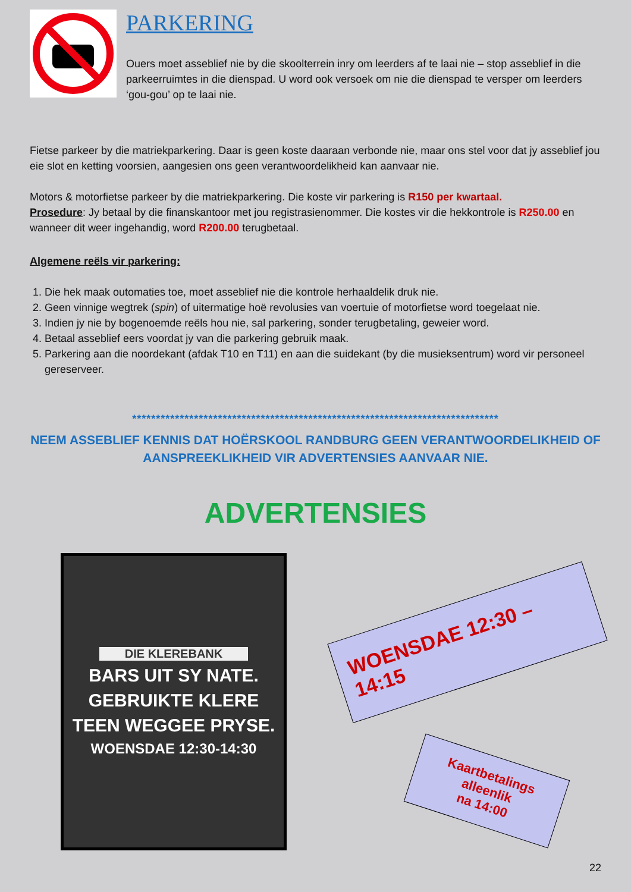PARKERING
Ouers moet asseblief nie by die skoolterrein inry om leerders af te laai nie – stop asseblief in die parkeerruimtes in die dienspad. U word ook versoek om nie die dienspad te versper om leerders ‘gou-gou’ op te laai nie.
Fietse parkeer by die matriekparkering. Daar is geen koste daaraan verbonde nie, maar ons stel voor dat jy asseblief jou eie slot en ketting voorsien, aangesien ons geen verantwoordelikheid kan aanvaar nie.
Motors & motorfietse parkeer by die matriekparkering. Die koste vir parkering is R150 per kwartaal.
Prosedure: Jy betaal by die finanskantoor met jou registrasienommer. Die kostes vir die hekkontrole is R250.00 en wanneer dit weer ingehandig, word R200.00 terugbetaal.
Algemene reëls vir parkering:
1. Die hek maak outomaties toe, moet asseblief nie die kontrole herhaaldelik druk nie.
2. Geen vinnige wegtrek (spin) of uitermatige hoë revolusies van voertuie of motorfietse word toegelaat nie.
3. Indien jy nie by bogenoemde reëls hou nie, sal parkering, sonder terugbetaling, geweier word.
4. Betaal asseblief eers voordat jy van die parkering gebruik maak.
5. Parkering aan die noordekant (afdak T10 en T11) en aan die suidekant (by die musieksentrum) word vir personeel gereserveer.
*****************************************************************************
NEEM ASSEBLIEF KENNIS DAT HOËRSKOOL RANDBURG GEEN VERANTWOORDELIKHEID OF AANSPREEKLIKHEID VIR ADVERTENSIES AANVAAR NIE.
ADVERTENSIES
DIE KLEREBANK
BARS UIT SY NATE.
GEBRUIKTE KLERE
TEEN WEGGEE PRYSE.
WOENSDAE 12:30-14:30
WOENSDAE 12:30 – 14:15
Kaartbetalings
alleenlik
na 14:00
22